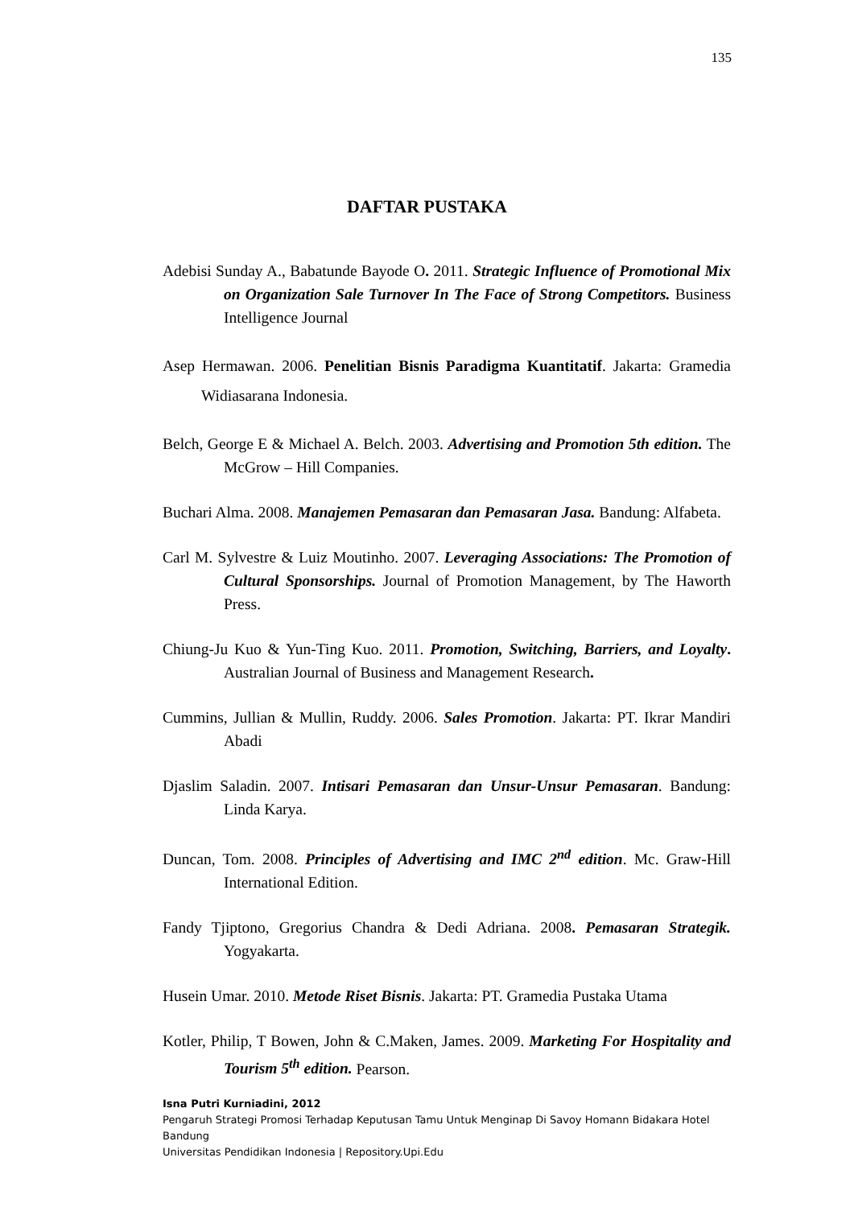135
DAFTAR PUSTAKA
Adebisi Sunday A., Babatunde Bayode O. 2011. Strategic Influence of Promotional Mix on Organization Sale Turnover In The Face of Strong Competitors. Business Intelligence Journal
Asep Hermawan. 2006. Penelitian Bisnis Paradigma Kuantitatif. Jakarta: Gramedia Widiasarana Indonesia.
Belch, George E & Michael A. Belch. 2003. Advertising and Promotion 5th edition. The McGrow – Hill Companies.
Buchari Alma. 2008. Manajemen Pemasaran dan Pemasaran Jasa. Bandung: Alfabeta.
Carl M. Sylvestre & Luiz Moutinho. 2007. Leveraging Associations: The Promotion of Cultural Sponsorships. Journal of Promotion Management, by The Haworth Press.
Chiung-Ju Kuo & Yun-Ting Kuo. 2011. Promotion, Switching, Barriers, and Loyalty. Australian Journal of Business and Management Research.
Cummins, Jullian & Mullin, Ruddy. 2006. Sales Promotion. Jakarta: PT. Ikrar Mandiri Abadi
Djaslim Saladin. 2007. Intisari Pemasaran dan Unsur-Unsur Pemasaran. Bandung: Linda Karya.
Duncan, Tom. 2008. Principles of Advertising and IMC 2<sup>nd</sup> edition. Mc. Graw-Hill International Edition.
Fandy Tjiptono, Gregorius Chandra & Dedi Adriana. 2008. Pemasaran Strategik. Yogyakarta.
Husein Umar. 2010. Metode Riset Bisnis. Jakarta: PT. Gramedia Pustaka Utama
Kotler, Philip, T Bowen, John & C.Maken, James. 2009. Marketing For Hospitality and Tourism 5<sup>th</sup> edition. Pearson.
Isna Putri Kurniadini, 2012
Pengaruh Strategi Promosi Terhadap Keputusan Tamu Untuk Menginap Di Savoy Homann Bidakara Hotel Bandung
Universitas Pendidikan Indonesia | Repository.Upi.Edu